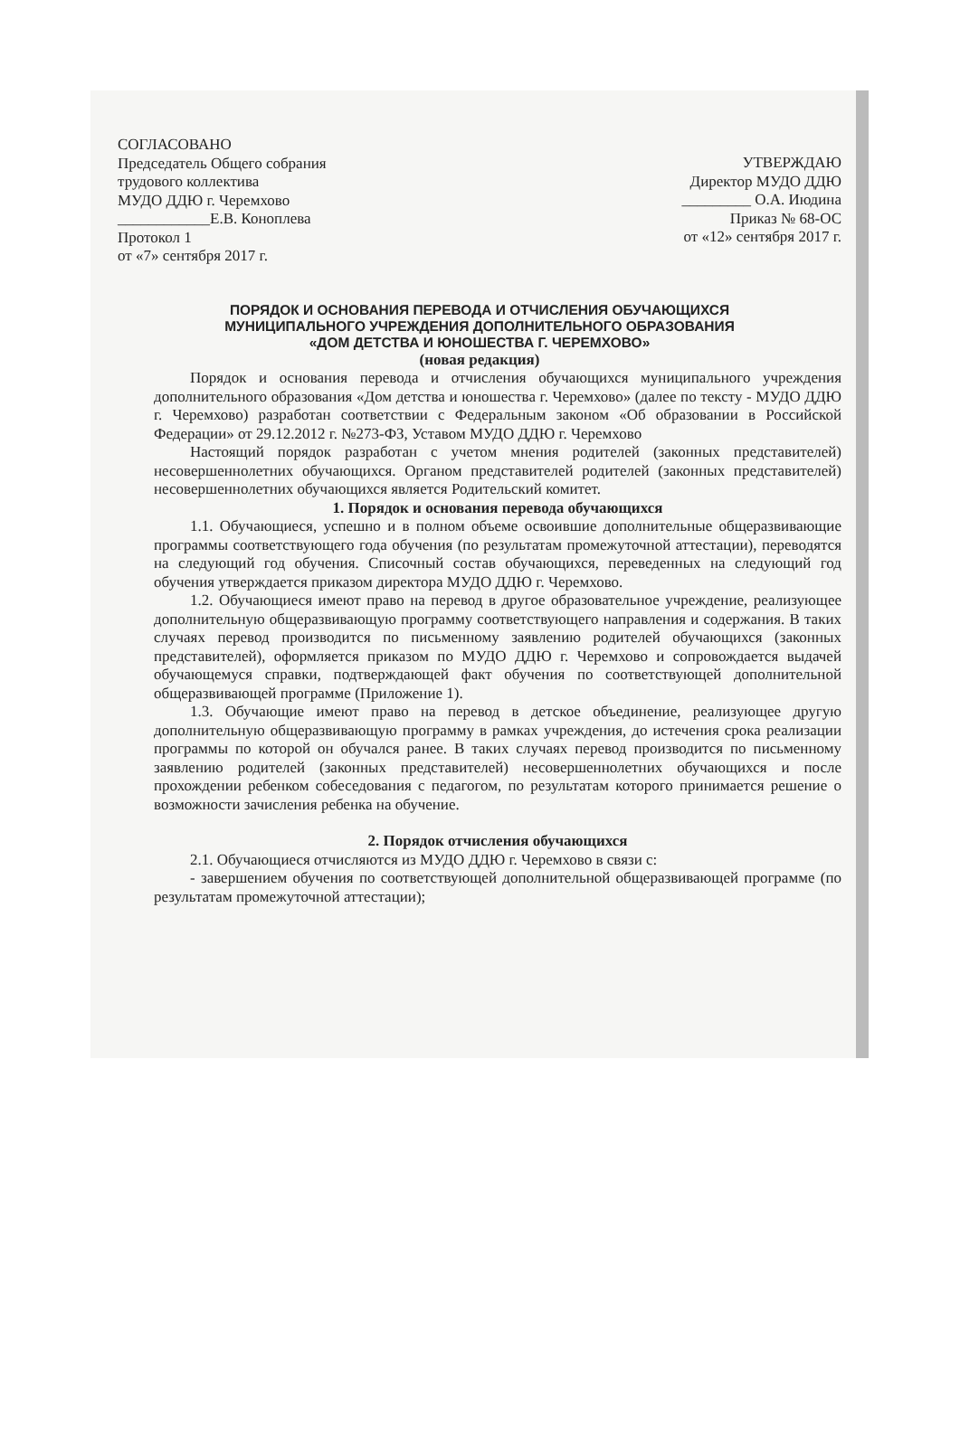СОГЛАСОВАНО
Председатель Общего собрания
трудового коллектива
МУДО ДДЮ г. Черемхово
____________Е.В. Коноплева
Протокол 1
от «7» сентября 2017 г.
УТВЕРЖДАЮ
Директор МУДО ДДЮ
_________ О.А. Июдина
Приказ № 68-ОС
от «12» сентября 2017 г.
ПОРЯДОК И ОСНОВАНИЯ ПЕРЕВОДА И ОТЧИСЛЕНИЯ ОБУЧАЮЩИХСЯ
МУНИЦИПАЛЬНОГО УЧРЕЖДЕНИЯ ДОПОЛНИТЕЛЬНОГО ОБРАЗОВАНИЯ
«ДОМ ДЕТСТВА И ЮНОШЕСТВА Г. ЧЕРЕМХОВО»
(новая редакция)
Порядок и основания перевода и отчисления обучающихся муниципального учреждения дополнительного образования «Дом детства и юношества г. Черемхово» (далее по тексту - МУДО ДДЮ г. Черемхово) разработан соответствии с Федеральным законом «Об образовании в Российской Федерации» от 29.12.2012 г. №273-ФЗ, Уставом МУДО ДДЮ г. Черемхово
Настоящий порядок разработан с учетом мнения родителей (законных представителей) несовершеннолетних обучающихся. Органом представителей родителей (законных представителей) несовершеннолетних обучающихся является Родительский комитет.
1. Порядок и основания перевода обучающихся
1.1. Обучающиеся, успешно и в полном объеме освоившие дополнительные общеразвивающие программы соответствующего года обучения (по результатам промежуточной аттестации), переводятся на следующий год обучения. Списочный состав обучающихся, переведенных на следующий год обучения утверждается приказом директора МУДО ДДЮ г. Черемхово.
1.2. Обучающиеся имеют право на перевод в другое образовательное учреждение, реализующее дополнительную общеразвивающую программу соответствующего направления и содержания. В таких случаях перевод производится по письменному заявлению родителей обучающихся (законных представителей), оформляется приказом по МУДО ДДЮ г. Черемхово и сопровождается выдачей обучающемуся справки, подтверждающей факт обучения по соответствующей дополнительной общеразвивающей программе (Приложение 1).
1.3. Обучающие имеют право на перевод в детское объединение, реализующее другую дополнительную общеразвивающую программу в рамках учреждения, до истечения срока реализации программы по которой он обучался ранее. В таких случаях перевод производится по письменному заявлению родителей (законных представителей) несовершеннолетних обучающихся и после прохождении ребенком собеседования с педагогом, по результатам которого принимается решение о возможности зачисления ребенка на обучение.
2. Порядок отчисления обучающихся
2.1. Обучающиеся отчисляются из МУДО ДДЮ г. Черемхово в связи с:
- завершением обучения по соответствующей дополнительной общеразвивающей программе (по результатам промежуточной аттестации);